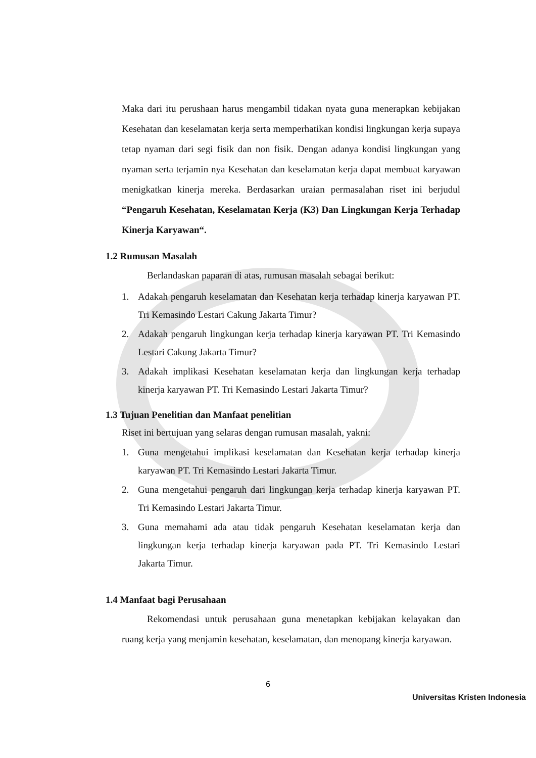Maka dari itu perushaan harus mengambil tidakan nyata guna menerapkan kebijakan Kesehatan dan keselamatan kerja serta memperhatikan kondisi lingkungan kerja supaya tetap nyaman dari segi fisik dan non fisik. Dengan adanya kondisi lingkungan yang nyaman serta terjamin nya Kesehatan dan keselamatan kerja dapat membuat karyawan menigkatkan kinerja mereka. Berdasarkan uraian permasalahan riset ini berjudul “Pengaruh Kesehatan, Keselamatan Kerja (K3) Dan Lingkungan Kerja Terhadap Kinerja Karyawan“.
1.2 Rumusan Masalah
Berlandaskan paparan di atas, rumusan masalah sebagai berikut:
1. Adakah pengaruh keselamatan dan Kesehatan kerja terhadap kinerja karyawan PT. Tri Kemasindo Lestari Cakung Jakarta Timur?
2. Adakah pengaruh lingkungan kerja terhadap kinerja karyawan PT. Tri Kemasindo Lestari Cakung Jakarta Timur?
3. Adakah implikasi Kesehatan keselamatan kerja dan lingkungan kerja terhadap kinerja karyawan PT. Tri Kemasindo Lestari Jakarta Timur?
1.3 Tujuan Penelitian dan Manfaat penelitian
Riset ini bertujuan yang selaras dengan rumusan masalah, yakni:
1. Guna mengetahui implikasi keselamatan dan Kesehatan kerja terhadap kinerja karyawan PT. Tri Kemasindo Lestari Jakarta Timur.
2. Guna mengetahui pengaruh dari lingkungan kerja terhadap kinerja karyawan PT. Tri Kemasindo Lestari Jakarta Timur.
3. Guna memahami ada atau tidak pengaruh Kesehatan keselamatan kerja dan lingkungan kerja terhadap kinerja karyawan pada PT. Tri Kemasindo Lestari Jakarta Timur.
1.4 Manfaat bagi Perusahaan
Rekomendasi untuk perusahaan guna menetapkan kebijakan kelayakan dan ruang kerja yang menjamin kesehatan, keselamatan, dan menopang kinerja karyawan.
6
Universitas Kristen Indonesia